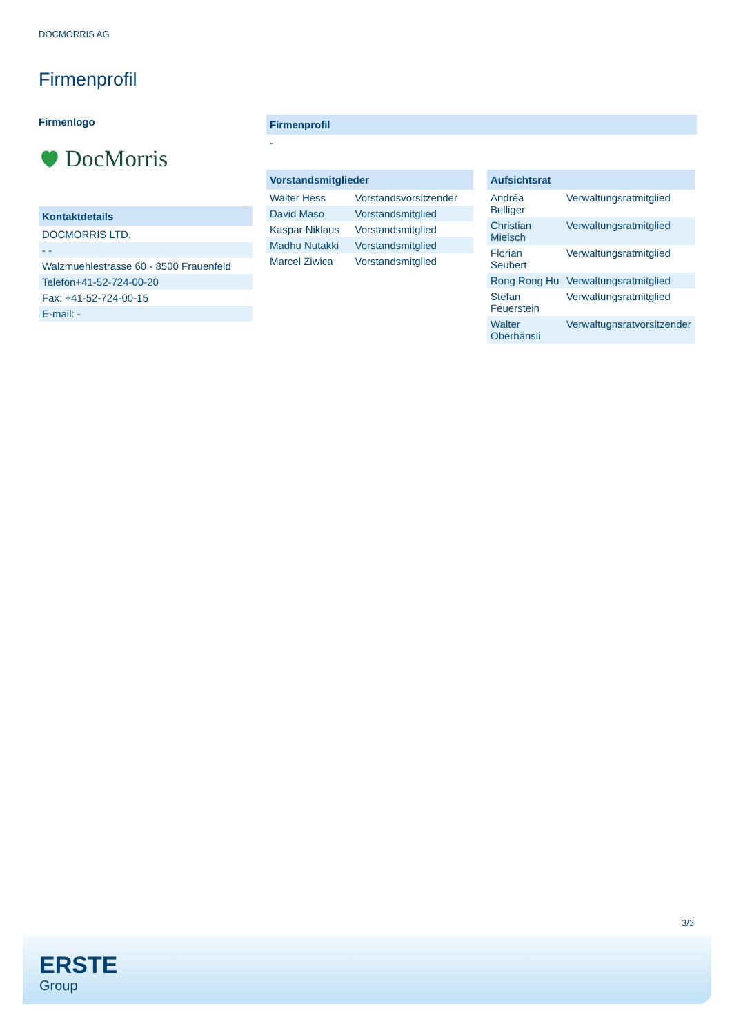DOCMORRIS AG
Firmenprofil
Firmenlogo
DocMorris
| Kontaktdetails |
| --- |
| DOCMORRIS LTD. |
| - - |
| Walzmuehlestrasse 60 - 8500 Frauenfeld |
| Telefon+41-52-724-00-20 |
| Fax: +41-52-724-00-15 |
| E-mail: - |
| Firmenprofil |
| --- |
| - |
| Vorstandsmitglieder | |
| --- | --- |
| Walter Hess | Vorstandsvorsitzender |
| David Maso | Vorstandsmitglied |
| Kaspar Niklaus | Vorstandsmitglied |
| Madhu Nutakki | Vorstandsmitglied |
| Marcel Ziwica | Vorstandsmitglied |
| Aufsichtsrat | |
| --- | --- |
| Andréa Belliger | Verwaltungsratmitglied |
| Christian Mielsch | Verwaltungsratmitglied |
| Florian Seubert | Verwaltungsratmitglied |
| Rong Rong Hu | Verwaltungsratmitglied |
| Stefan Feuerstein | Verwaltungsratmitglied |
| Walter Oberhänsli | Verwaltugnsratvorsitzender |
3/3
ERSTE
Group